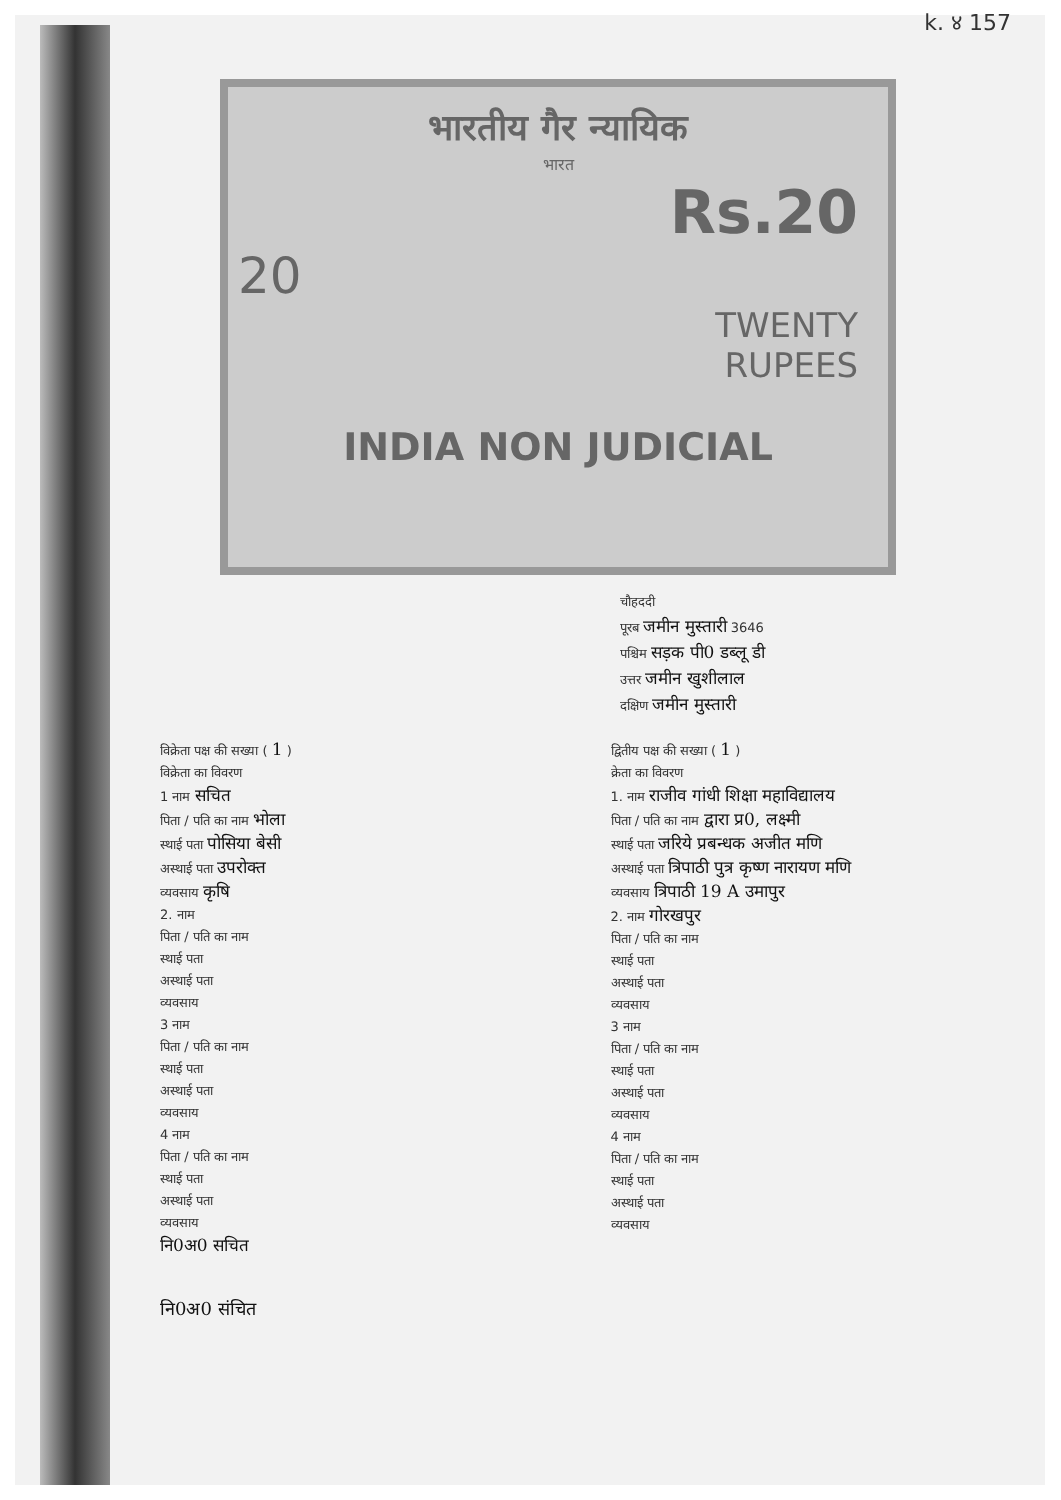k. ४ 157
भारतीय गैर न्यायिक
भारत
Rs.20
20
TWENTY
RUPEES
INDIA NON JUDICIAL
चौहददी
पूरब जमीन मुस्तारी 3646
पश्चिम सड़क पी0 डब्लू डी
उत्तर जमीन खुशीलाल
दक्षिण जमीन मुस्तारी
विक्रेता पक्ष की सख्या ( 1 )
विक्रेता का विवरण
1 नाम सचित
पिता / पति का नाम भोला
स्थाई पता पोसिया बेसी
अस्थाई पता उपरोक्त
व्यवसाय कृषि
2. नाम
पिता / पति का नाम
स्थाई पता
अस्थाई पता
व्यवसाय
3 नाम
पिता / पति का नाम
स्थाई पता
अस्थाई पता
व्यवसाय
4 नाम
पिता / पति का नाम
स्थाई पता
अस्थाई पता
व्यवसाय
नि0अ0 सचित
द्वितीय पक्ष की सख्या ( 1 )
क्रेता का विवरण
1. नाम राजीव गांधी शिक्षा महाविद्यालय
पिता / पति का नाम द्वारा प्र0, लक्ष्मी
स्थाई पता जरिये प्रबन्धक अजीत मणि
अस्थाई पता त्रिपाठी पुत्र कृष्ण नारायण मणि
व्यवसाय त्रिपाठी 19 A उमापुर
2. नाम गोरखपुर
पिता / पति का नाम
स्थाई पता
अस्थाई पता
व्यवसाय
3 नाम
पिता / पति का नाम
स्थाई पता
अस्थाई पता
व्यवसाय
4 नाम
पिता / पति का नाम
स्थाई पता
अस्थाई पता
व्यवसाय
नि0अ0 संचित